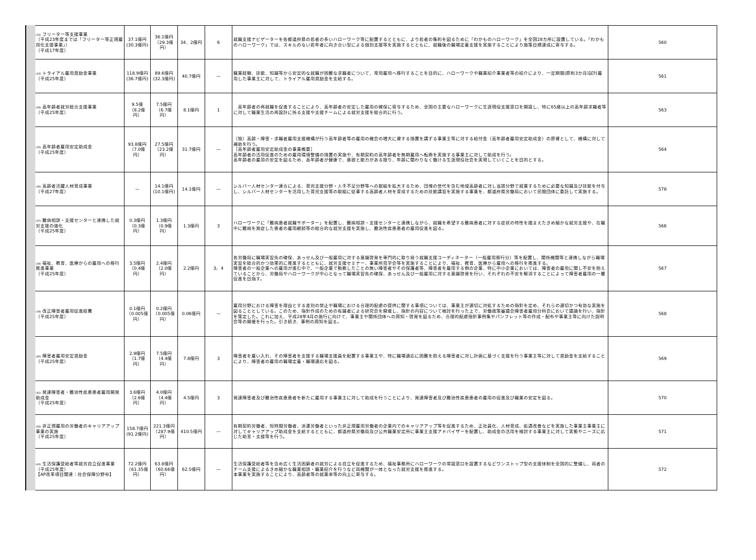| (32) フリーター等支援事業 （平成23年度までは「フリーター等正規雇用化支援事業」） （平成17年度） | 37.1億円 (30.3億円) | 36.1億円 （29.3億円） | 34．2億円 | 6 | 就職支援ナビゲーターを各都道府県の若者の多いハローワーク等に配置するとともに、より若者の集約を図るために「わかものハローワーク」を全国28カ所に設置している。「わかものハローワーク」では、スキルのない若年者に向き合い型による個別支援等を実施するとともに、就職後の職場定着支援を実施することにより施策目標達成に寄与する。 | 560 |
| (33) トライアル雇用奨励金事業 （平成25年度） | 118.9億円 (36.7億円) | 89.6億円 (32.3億円) | 40.7億円 | — | 職業経験、技能、知識等から安定的な就職が困難な求職者について、常用雇用へ移行することを目的に、ハローワークや職業紹介事業者等の紹介により、一定期間(原則3か月)試行雇用した事業主に対して、トライアル雇用奨励金を支給する。 | 561 |
| (34) 高年齢者就労総合支援事業 （平成25年度） | 9.5億 （8.2億円） | 7.5億円 （6.7億円） | 8.1億円 | 1 | 高年齢者の再就職を促進することにより、高年齢者の安定した雇用の確保に寄与するため、全国の主要なハローワークに生涯現役支援窓口を開設し、特に65歳以上の高年齢求職者等に対して職業生活の再設計に係る支援や支援チームによる就労支援を総合的に行う。 | 563 |
| (35) 高年齢者雇用安定助成金 （平成25年度） | 93.8億円 （7.0億円） | 27.5億円 （23.2億円） | 31.7億円 | — | （独）高齢・障害・求職者雇用支援機構が行う高年齢者等の雇用の機会の増大に資する措置を講ずる事業主等に対する給付金（高年齢者雇用安定助成金）の原資として、機構に対して補助を行う。 ［高年齢者雇用安定助成金の事業概要］ 高年齢者の活用促進のための雇用環境整備の措置の実施や、有期契約の高年齢者を無期雇用へ転換を実施する事業主に対して助成を行う。 高年齢者の雇用の安定を図るため、高年齢者が健康で、意欲と能力がある限り、年齢に関わりなく働ける生涯現役社会を実現していくことを目的とする。 | 564 |
| (36) 高齢者活躍人材育成事業 （平成27年度） | — | 14.1億円 (10.1億円) | 14.1億円 | — | シルバー人材センター連合による、育児支援分野・人手不足分野等への取組を拡大するため、団塊の世代を含む地域高齢者に対し当該分野で就業するために必要な知識及び技能を付与し、シルバー人材センターを活用した育児支援等の取組に従事する高齢者人材を育成するための技能講習を実施する事業を、都道府県労働局において民間団体に委託して実施する。 | 578 |
| (37) 難病相談・支援センターと連携した就労支援の強化 （平成25年度） | 0.3億円 （0.3億円） | 1.3億円 （0.9億円） | 1.3億円 | 3 | ハローワークに「難病患者就職サポーター」を配置し、難病相談・支援センターと連携しながら、就職を希望する難病患者に対する症状の特性を踏まえたきめ細かな就労支援や、在職中に難病を発症した患者の雇用継続等の総合的な就労支援を実施し、難治性疾患患者の雇用促進を図る。 | 566 |
| (38) 福祉、教育、医療からの雇用への移行推進事業 （平成25年度） | 3.5億円 （0.4億円） | 2.4億円 （2.0億円） | 2.2億円 | 3、4 | 各労働局に職場実習先の確保、あっせん及び一般雇用に対する意識啓発を専門的に取り扱う就職支援コーディネーター（一般雇用移行分）等を配置し、関係機関等と連携しながら職場実習を総合的かつ効果的に推進するとともに、就労支援セミナー、事業所見学会等を実施することにより、福祉、教育、医療から雇用への移行を推進する。 障害者の一般企業への雇用が進む中で、一般企業で勤務したことの無い障害者やその保護者等、障害者を雇用する側の企業、特に中小企業においては、障害者の雇用に関し不安を抱えていることから、労働局やハローワークが中心となって職場実習先の確保、あっせん及び一般雇用に対する意識啓発を行い、それぞれの不安を解消することによって障害者雇用の一層促進を目指す。 | 567 |
| (39) 改正障害者雇用促進経費 （平成25年度） | 0.1億円 （0.005億円） | 0.2億円 （0.005億円） | 0.06億円 | — | 雇用分野における障害を理由とする差別の禁止や職場における合理的配慮の提供に関する事項については、事業主が適切に対処するための指針を定め、それらの適切かつ有効な実施を図ることとしている。このため、指針作成のための有識者による研究会を開催し、指針の内容について検討を行った上で、労働政策審議会障害者雇用分科会において議論を行い、指針を策定した。これに加え、平成28年4月の施行に向けて、事業主や関係団体への周知・啓発を図るため、合理的配慮指針事例集やパンフレット等の作成・配布や事業主等に向けた説明会等の開催を行った。引き続き、事例の周知を図る。 | 568 |
| (40) 障害者雇用安定奨励金 （平成25年度） | 2.9億円 （1.7億円） | 7.5億円 （4.4億円） | 7.8億円 | 3 | 障害者を雇い入れ、その障害者を支援する職場支援員を配置する事業主や、特に職場適応に困難を抱える障害者に対し計画に基づく支援を行う事業主等に対して奨励金を支給することにより、障害者の雇用の職場定着・職場適応を図る。 | 569 |
| (41) 発達障害者・難治性疾患患者雇用開発助成金 （平成25年度） | 3.6億円 （2.6億円） | 4.0億円 （4.4億円） | 4.5億円 | 3 | 発達障害者及び難治性疾患患者を新たに雇用する事業主に対して助成を行うことにより、発達障害者及び難治性疾患患者の雇用の促進及び職業の安定を図る。 | 570 |
| (42) 非正規雇用の労働者のキャリアアップ事業の実施 （平成25年度） | 158.7億円 (91.2億円) | 221.3億円 （287.9億円） | 410.5億円 | — | 有期契約労働者、短時間労働者、派遣労働者といった非正規雇用労働者の企業内でのキャリアアップ等を促進するため、正社員化、人材育成、処遇改善などを実施した事業主事業主に対してキャリアアップ助成金を支給するとともに、都道府県労働局及び公共職業安定所に事業主支援アドバイザーを配置し、助成金の活用を検討する事業主に対して実態やニーズに応じた助言・支援等を行う。 | 571 |
| (43) 生活保護受給者等就労自立促進事業（平成25年度） 【AP改革項目関連：社会保障分野㊵】 | 72.2億円 （61.35億円） | 63.8億円 （60.66億円） | 62.5億円 | — | 生活保護受給者等を含め広く生活困窮者の就労による自立を促進するため、福祉事務所にハローワークの常設窓口を設置するなどワンストップ型の支援体制を全国的に整備し、両者のチーム支援によるきめ細かな職業相談・職業紹介を行うなど両機関が一体となった就労支援を推進する。 本事業を実施することにより、高齢者等の就業率等の向上に寄与する。 | 572 |